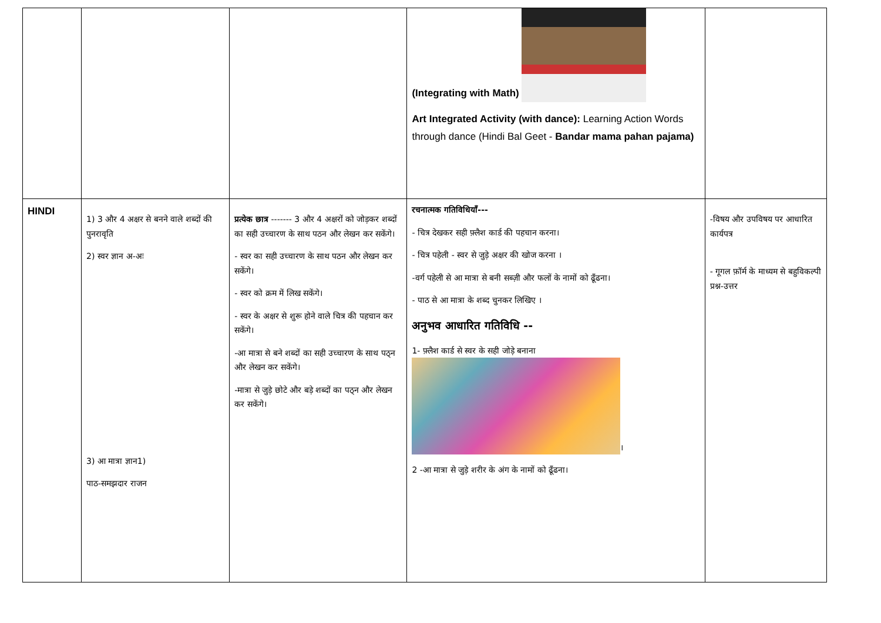| | | | (Integrating with Math) Art Integrated Activity (with dance): Learning Action Words through dance (Hindi Bal Geet - Bandar mama pahan pajama) | |
| HINDI | 1) 3 और 4 अक्षर से बनने वाले शब्दों की पुनरावृति 2) स्वर ज्ञान अ-अः 3) आ मात्रा ज्ञान1) पाठ-समझदार राजन | प्रत्येक छात्र ------- 3 और 4 अक्षरों को जोड़कर शब्दों का सही उच्चारण के साथ पठन और लेखन कर सकेंगे। - स्वर का सही उच्चारण के साथ पठन और लेखन कर सकेंगे। - स्वर को क्रम में लिख सकेंगे। - स्वर के अक्षर से शुरू होने वाले चित्र की पहचान कर सकेंगे। -आ मात्रा से बने शब्दों का सही उच्चारण के साथ पठ्न और लेखन कर सकेंगे। -मात्रा से जुड़े छोटे और बड़े शब्दों का पठ्न और लेखन कर सकेंगे। | रचनात्मक गतिविधियाँ--- - चित्र देखकर सही फ़्लैश कार्ड की पहचान करना। - चित्र पहेली - स्वर से जुड़े अक्षर की खोज करना । -वर्ग पहेली से आ मात्रा से बनी सब्ज़ी और फलों के नामों को ढूँढना। - पाठ से आ मात्रा के शब्द चुनकर लिखिए । अनुभव आधारित गतिविधि -- 1- फ़्लैश कार्ड से स्वर के सही जोड़े बनाना । 2 -आ मात्रा से जुड़े शरीर के अंग के नामों को ढूँढना। | -विषय और उपविषय पर आधारित कार्यपत्र - गूगल फ़ॉर्म के माध्यम से बहुविकल्पी प्रश्न-उत्तर |